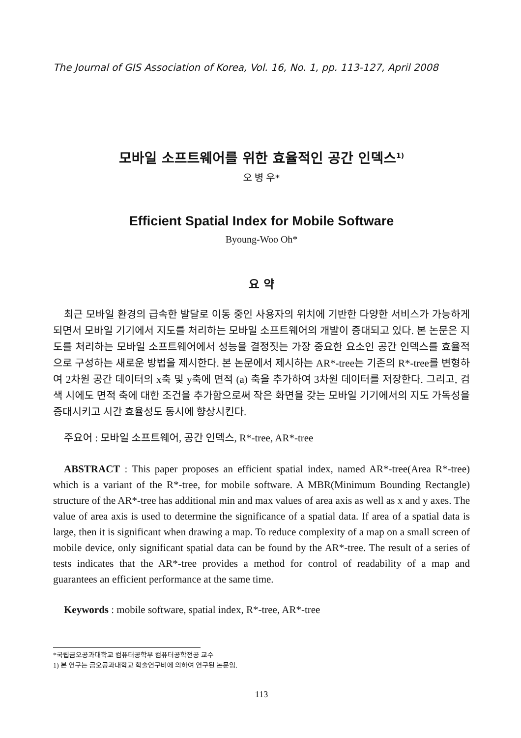The Journal of GIS Association of Korea, Vol. 16, No. 1, pp. 113-127, April 2008
모바일 소프트웨어를 위한 효율적인 공간 인덱스<sup>1)</sup>
오 병 우*
Efficient Spatial Index for Mobile Software
Byoung-Woo Oh*
요 약
최근 모바일 환경의 급속한 발달로 이동 중인 사용자의 위치에 기반한 다양한 서비스가 가능하게 되면서 모바일 기기에서 지도를 처리하는 모바일 소프트웨어의 개발이 증대되고 있다. 본 논문은 지도를 처리하는 모바일 소프트웨어에서 성능을 결정짓는 가장 중요한 요소인 공간 인덱스를 효율적으로 구성하는 새로운 방법을 제시한다. 본 논문에서 제시하는 AR*-tree는 기존의 R*-tree를 변형하여 2차원 공간 데이터의 x축 및 y축에 면적 (a) 축을 추가하여 3차원 데이터를 저장한다. 그리고, 검색 시에도 면적 축에 대한 조건을 추가함으로써 작은 화면을 갖는 모바일 기기에서의 지도 가독성을 증대시키고 시간 효율성도 동시에 향상시킨다.
주요어 : 모바일 소프트웨어, 공간 인덱스, R*-tree, AR*-tree
ABSTRACT : This paper proposes an efficient spatial index, named AR*-tree(Area R*-tree) which is a variant of the R*-tree, for mobile software. A MBR(Minimum Bounding Rectangle) structure of the AR*-tree has additional min and max values of area axis as well as x and y axes. The value of area axis is used to determine the significance of a spatial data. If area of a spatial data is large, then it is significant when drawing a map. To reduce complexity of a map on a small screen of mobile device, only significant spatial data can be found by the AR*-tree. The result of a series of tests indicates that the AR*-tree provides a method for control of readability of a map and guarantees an efficient performance at the same time.
Keywords : mobile software, spatial index, R*-tree, AR*-tree
*국립금오공과대학교 컴퓨터공학부 컴퓨터공학전공 교수
1) 본 연구는 금오공과대학교 학술연구비에 의하여 연구된 논문임.
113